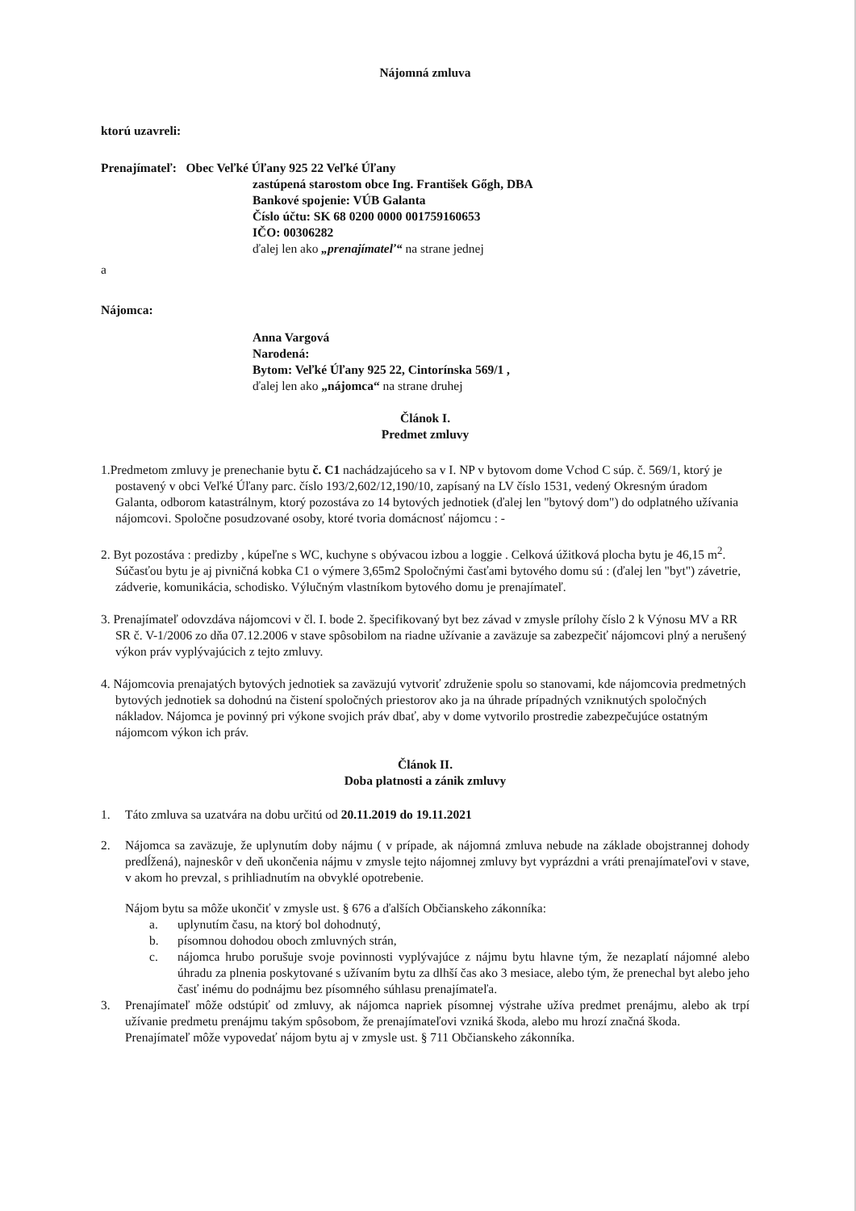Nájomná zmluva
ktorú uzavreli:
Prenajímateľ: Obec Veľké Úľany 925 22 Veľké Úľany
zastúpená starostom obce Ing. František Gőgh, DBA
Bankové spojenie: VÚB Galanta
Číslo účtu: SK 68 0200 0000 001759160653
IČO: 00306282
ďalej len ako „prenajímateľ“ na strane jednej
a
Nájomca:
Anna Vargová
Narodená:
Bytom: Veľké Úľany 925 22, Cintorínska 569/1 ,
ďalej len ako „nájomca“ na strane druhej
Článok I.
Predmet zmluvy
1.Predmetom zmluvy je prenechanie bytu č. C1 nachádzajúceho sa v I. NP v bytovom dome Vchod C súp. č. 569/1, ktorý je postavený v obci Veľké Úľany parc. číslo 193/2,602/12,190/10, zapísaný na LV číslo 1531, vedený Okresným úradom Galanta, odborom katastrálnym, ktorý pozostáva zo 14 bytových jednotiek (ďalej len "bytový dom") do odplatného užívania nájomcovi. Spoločne posudzované osoby, ktoré tvoria domácnosť nájomcu : -
2. Byt pozostáva : predizby , kúpeľne s WC, kuchyne s obývacou izbou a loggie . Celková úžitková plocha bytu je 46,15 m<sup>2</sup>. Súčasťou bytu je aj pivničná kobka C1 o výmere 3,65m2 Spoločnými časťami bytového domu sú : (ďalej len "byt") závetrie, zádverie, komunikácia, schodisko. Výlučným vlastníkom bytového domu je prenajímateľ.
3. Prenajímateľ odovzdáva nájomcovi v čl. I. bode 2. špecifikovaný byt bez závad v zmysle prílohy číslo 2 k Výnosu MV a RR SR č. V-1/2006 zo dňa 07.12.2006 v stave spôsobilom na riadne užívanie a zaväzuje sa zabezpečiť nájomcovi plný a nerušený výkon práv vyplývajúcich z tejto zmluvy.
4. Nájomcovia prenajatých bytových jednotiek sa zaväzujú vytvoriť združenie spolu so stanovami, kde nájomcovia predmetných bytových jednotiek sa dohodnú na čistení spoločných priestorov ako ja na úhrade prípadných vzniknutých spoločných nákladov. Nájomca je povinný pri výkone svojich práv dbať, aby v dome vytvorilo prostredie zabezpečujúce ostatným nájomcom výkon ich práv.
Článok II.
Doba platnosti a zánik zmluvy
1. Táto zmluva sa uzatvára na dobu určitú od 20.11.2019 do 19.11.2021
2. Nájomca sa zaväzuje, že uplynutím doby nájmu ( v prípade, ak nájomná zmluva nebude na základe obojstrannej dohody predĺžená), najneskôr v deň ukončenia nájmu v zmysle tejto nájomnej zmluvy byt vyprázdni a vráti prenajímateľovi v stave, v akom ho prevzal, s prihliadnutím na obvyklé opotrebenie.
Nájom bytu sa môže ukončiť v zmysle ust. § 676 a ďalších Občianskeho zákonníka:
a. uplynutím času, na ktorý bol dohodnutý,
b. písomnou dohodou oboch zmluvných strán,
c. nájomca hrubo porušuje svoje povinnosti vyplývajúce z nájmu bytu hlavne tým, že nezaplatí nájomné alebo úhradu za plnenia poskytované s užívaním bytu za dlhší čas ako 3 mesiace, alebo tým, že prenechal byt alebo jeho časť inému do podnájmu bez písomného súhlasu prenajímateľa.
3. Prenajímateľ môže odstúpiť od zmluvy, ak nájomca napriek písomnej výstrahe užíva predmet prenájmu, alebo ak trpí užívanie predmetu prenájmu takým spôsobom, že prenajímateľovi vzniká škoda, alebo mu hrozí značná škoda.
Prenajímateľ môže vypovedať nájom bytu aj v zmysle ust. § 711 Občianskeho zákonníka.